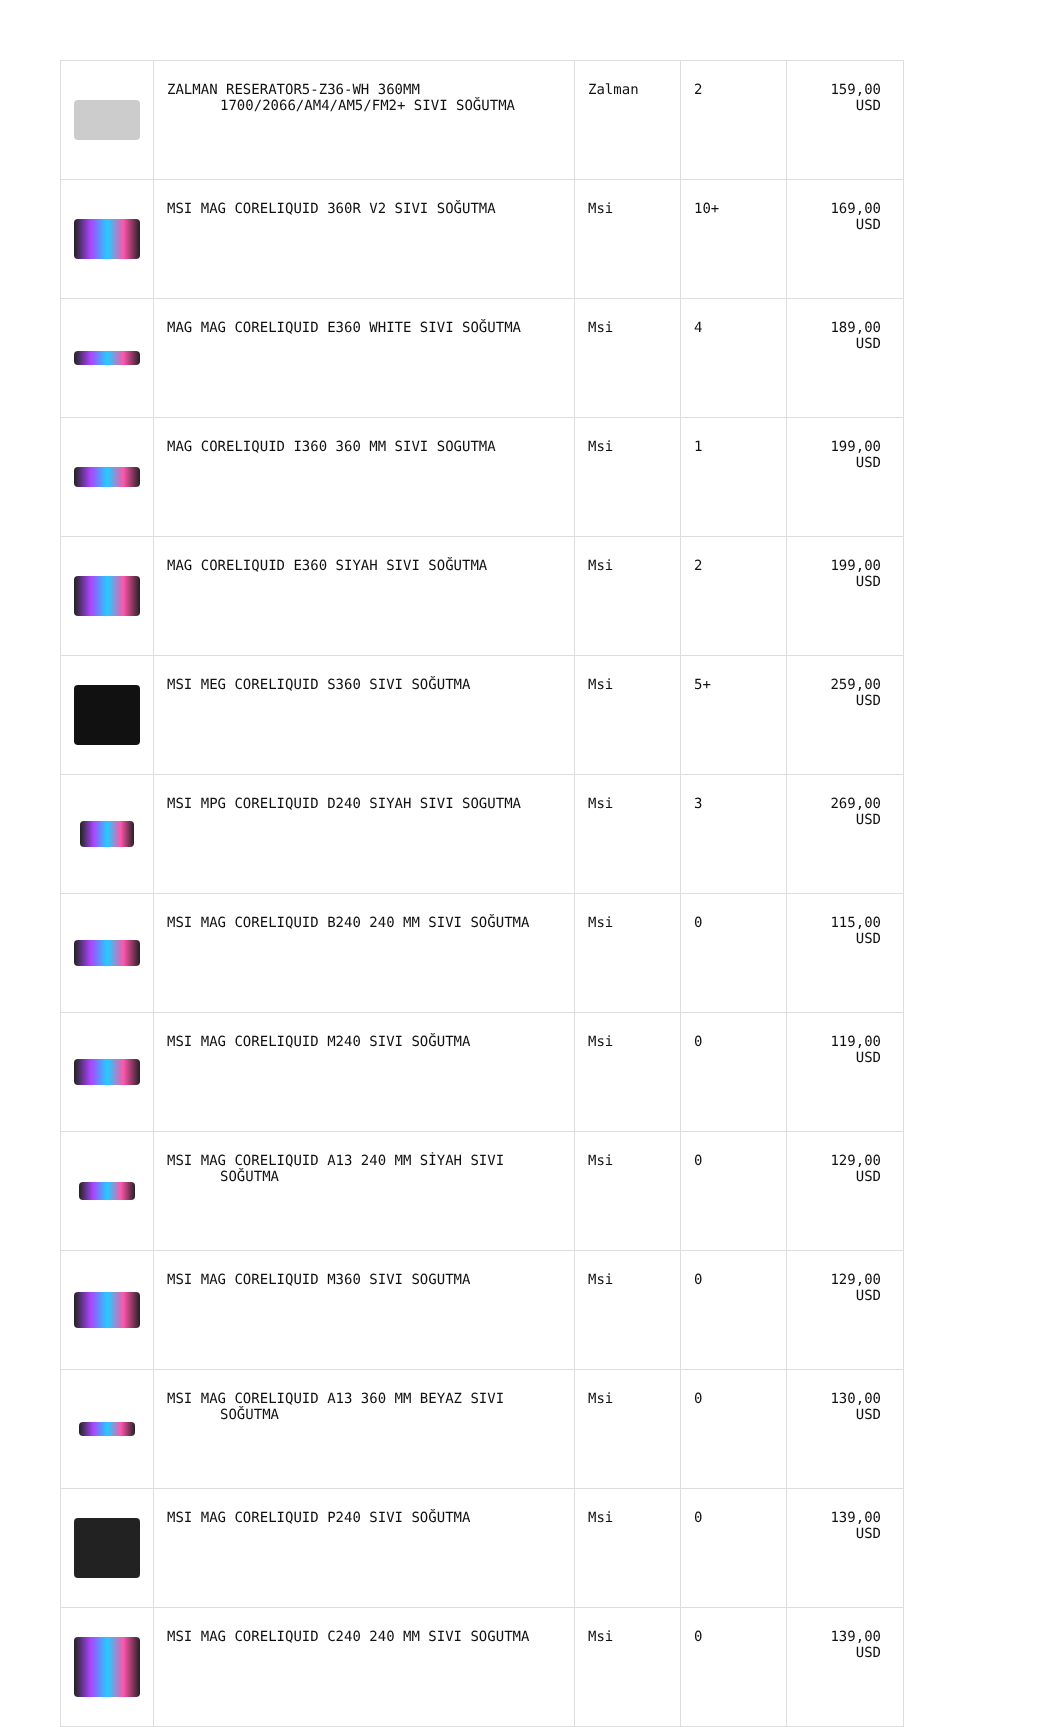| | ZALMAN RESERATOR5-Z36-WH 360MM 1700/2066/AM4/AM5/FM2+ SIVI SOĞUTMA | Zalman | 2 | 159,00 USD |
| | MSI MAG CORELIQUID 360R V2 SIVI SOĞUTMA | Msi | 10+ | 169,00 USD |
| | MAG MAG CORELIQUID E360 WHITE SIVI SOĞUTMA | Msi | 4 | 189,00 USD |
| | MAG CORELIQUID I360 360 MM SIVI SOGUTMA | Msi | 1 | 199,00 USD |
| | MAG CORELIQUID E360 SIYAH SIVI SOĞUTMA | Msi | 2 | 199,00 USD |
| | MSI MEG CORELIQUID S360 SIVI SOĞUTMA | Msi | 5+ | 259,00 USD |
| | MSI MPG CORELIQUID D240 SIYAH SIVI SOGUTMA | Msi | 3 | 269,00 USD |
| | MSI MAG CORELIQUID B240 240 MM SIVI SOĞUTMA | Msi | 0 | 115,00 USD |
| | MSI MAG CORELIQUID M240 SIVI SOĞUTMA | Msi | 0 | 119,00 USD |
| | MSI MAG CORELIQUID A13 240 MM SİYAH SIVI SOĞUTMA | Msi | 0 | 129,00 USD |
| | MSI MAG CORELIQUID M360 SIVI SOGUTMA | Msi | 0 | 129,00 USD |
| | MSI MAG CORELIQUID A13 360 MM BEYAZ SIVI SOĞUTMA | Msi | 0 | 130,00 USD |
| | MSI MAG CORELIQUID P240 SIVI SOĞUTMA | Msi | 0 | 139,00 USD |
| | MSI MAG CORELIQUID C240 240 MM SIVI SOGUTMA | Msi | 0 | 139,00 USD |